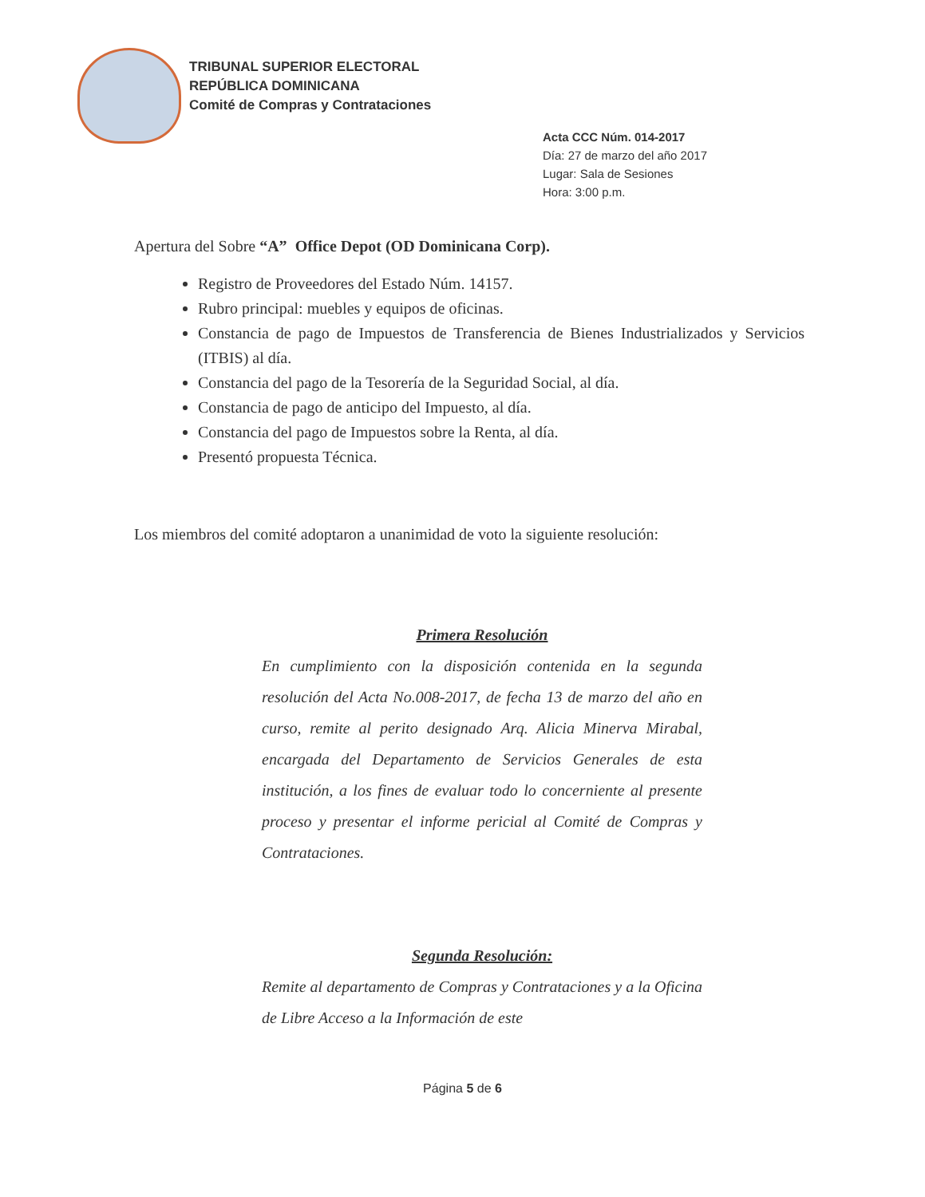TRIBUNAL SUPERIOR ELECTORAL
REPÚBLICA DOMINICANA
Comité de Compras y Contrataciones
Acta CCC Núm. 014-2017
Día: 27 de marzo del año 2017
Lugar: Sala de Sesiones
Hora: 3:00 p.m.
Apertura del Sobre “A” Office Depot (OD Dominicana Corp).
Registro de Proveedores del Estado Núm. 14157.
Rubro principal: muebles y equipos de oficinas.
Constancia de pago de Impuestos de Transferencia de Bienes Industrializados y Servicios (ITBIS) al día.
Constancia del pago de la Tesorería de la Seguridad Social, al día.
Constancia de pago de anticipo del Impuesto, al día.
Constancia del pago de Impuestos sobre la Renta, al día.
Presentó propuesta Técnica.
Los miembros del comité adoptaron a unanimidad de voto la siguiente resolución:
Primera Resolución
En cumplimiento con la disposición contenida en la segunda resolución del Acta No.008-2017, de fecha 13 de marzo del año en curso, remite al perito designado Arq. Alicia Minerva Mirabal, encargada del Departamento de Servicios Generales de esta institución, a los fines de evaluar todo lo concerniente al presente proceso y presentar el informe pericial al Comité de Compras y Contrataciones.
Segunda Resolución:
Remite al departamento de Compras y Contrataciones y a la Oficina de Libre Acceso a la Información de este
Página 5 de 6